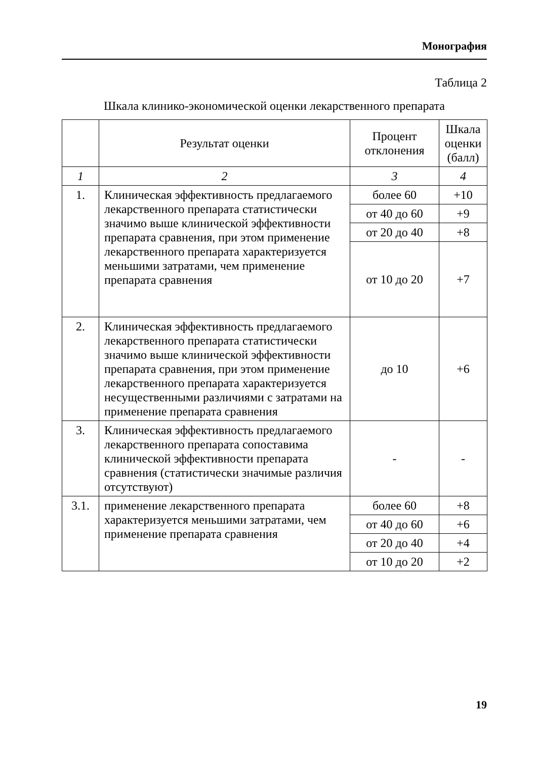Монография
Таблица 2
Шкала клинико-экономической оценки лекарственного препарата
| | Результат оценки | Процент отклонения | Шкала оценки (балл) |
| --- | --- | --- | --- |
| 1 | 2 | 3 | 4 |
| 1. | Клиническая эффективность предлагаемого лекарственного препарата статистически значимо выше клинической эффективности препарата сравнения, при этом применение лекарственного препарата характеризуется меньшими затратами, чем применение препарата сравнения | более 60 | +10 |
| | | от 40 до 60 | +9 |
| | | от 20 до 40 | +8 |
| | | от 10 до 20 | +7 |
| 2. | Клиническая эффективность предлагаемого лекарственного препарата статистически значимо выше клинической эффективности препарата сравнения, при этом применение лекарственного препарата характеризуется несущественными различиями с затратами на применение препарата сравнения | до 10 | +6 |
| 3. | Клиническая эффективность предлагаемого лекарственного препарата сопоставима клинической эффективности препарата сравнения (статистически значимые различия отсутствуют) | - | - |
| 3.1. | применение лекарственного препарата характеризуется меньшими затратами, чем применение препарата сравнения | более 60 | +8 |
| | | от 40 до 60 | +6 |
| | | от 20 до 40 | +4 |
| | | от 10 до 20 | +2 |
19